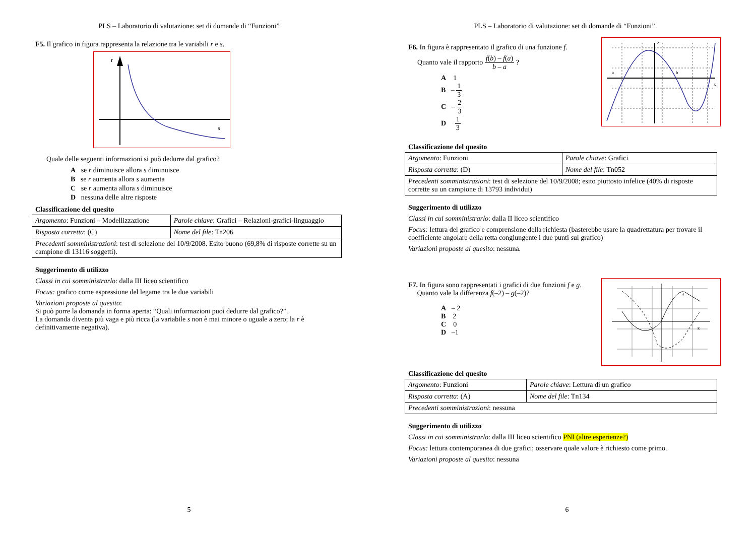PLS – Laboratorio di valutazione: set di domande di “Funzioni”
F5. Il grafico in figura rappresenta la relazione tra le variabili r e s.
r
s
Quale delle seguenti informazioni si può dedurre dal grafico?
A se r diminuisce allora s diminuisce
B se r aumenta allora s aumenta
C se r aumenta allora s diminuisce
D nessuna delle altre risposte
Classificazione del quesito
| Argomento : Funzioni – Modellizzazione | Parole chiave : Grafici – Relazioni-grafici-linguaggio |
| Risposta corretta : (C) | Nome del file : Tn206 |
| Precedenti somministrazioni : test di selezione del 10/9/2008. Esito buono (69,8% di risposte corrette su un campione di 13116 soggetti). | |
Suggerimento di utilizzo
Classi in cui somministrarlo: dalla III liceo scientifico
Focus: grafico come espressione del legame tra le due variabili
Variazioni proposte al quesito:
Si può porre la domanda in forma aperta: “Quali informazioni puoi dedurre dal grafico?”.
La domanda diventa più vaga e più ricca (la variabile s non è mai minore o uguale a zero; la r è definitivamente negativa).
5
PLS – Laboratorio di valutazione: set di domande di “Funzioni”
F6. In figura è rappresentato il grafico di una funzione f.
Quanto vale il rapporto f(b) – f(a) b – a ?
A 1
B – 1 3
C – 2 3
D 1 3
y
x
a
b
Classificazione del quesito
| Argomento : Funzioni | Parole chiave : Grafici |
| Risposta corretta : (D) | Nome del file : Tn052 |
| Precedenti somministrazioni : test di selezione del 10/9/2008; esito piuttosto infelice (40% di risposte corrette su un campione di 13793 individui) | |
Suggerimento di utilizzo
Classi in cui somministrarlo: dalla II liceo scientifico
Focus: lettura del grafico e comprensione della richiesta (basterebbe usare la quadrettatura per trovare il coefficiente angolare della retta congiungente i due punti sul grafico)
Variazioni proposte al quesito: nessuna.
F7. In figura sono rappresentati i grafici di due funzioni f e g.
Quanto vale la differenza f(–2) – g(–2)?
A – 2
B 2
C 0
D –1
f
g
Classificazione del quesito
| Argomento : Funzioni | Parole chiave : Lettura di un grafico |
| Risposta corretta : (A) | Nome del file : Tn134 |
| Precedenti somministrazioni : nessuna | |
Suggerimento di utilizzo
Classi in cui somministrarlo: dalla III liceo scientifico PNI (altre esperienze?)
Focus: lettura contemporanea di due grafici; osservare quale valore è richiesto come primo.
Variazioni proposte al quesito: nessuna
6